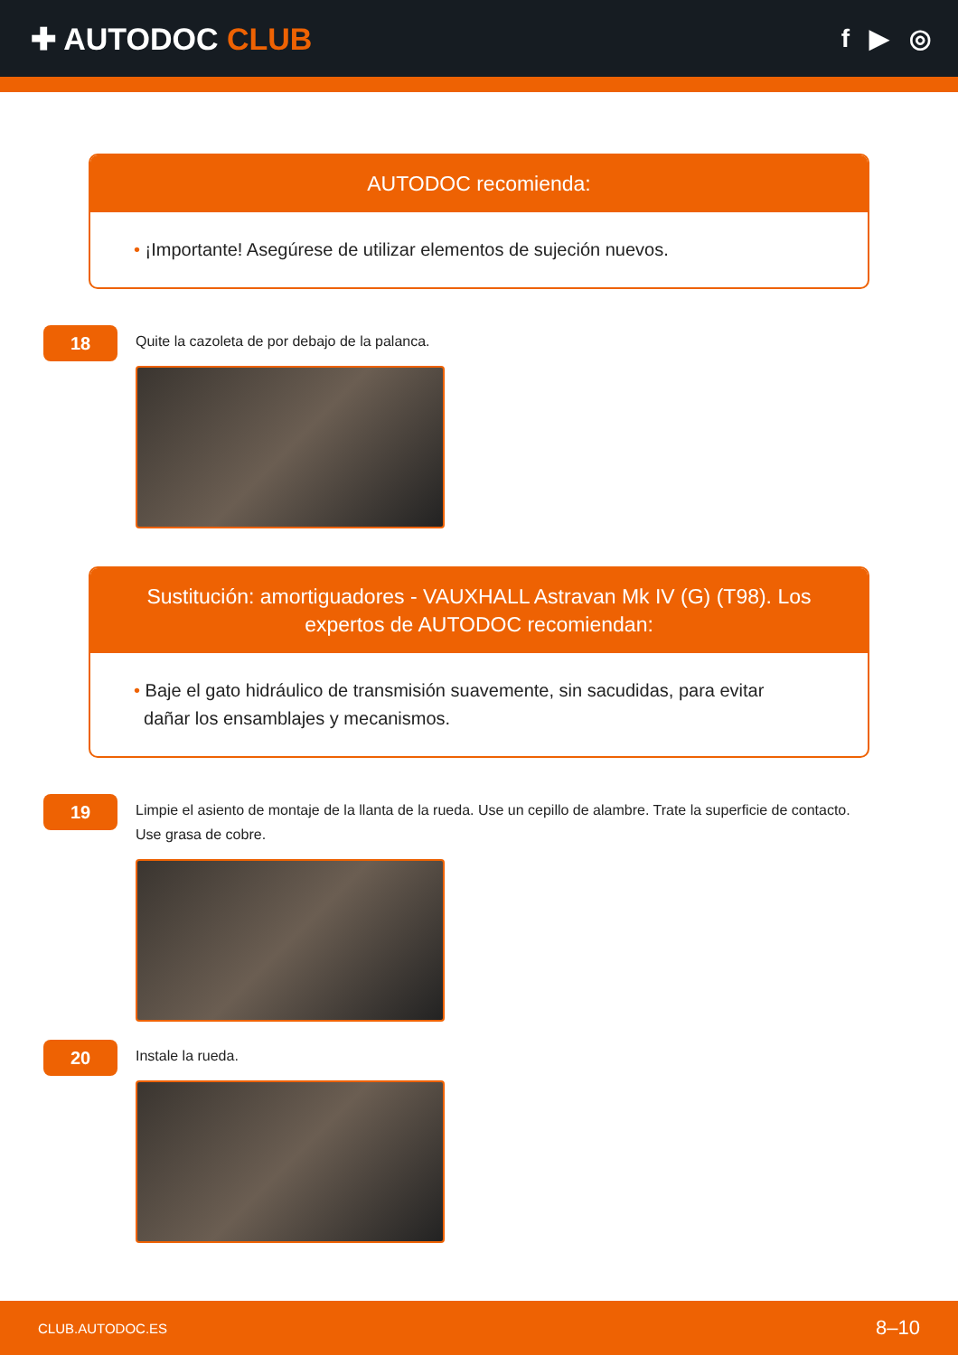✚ AUTODOC CLUB
f ▶ ◎
AUTODOC recomienda:
• ¡Importante! Asegúrese de utilizar elementos de sujeción nuevos.
18
Quite la cazoleta de por debajo de la palanca.
Sustitución: amortiguadores - VAUXHALL Astravan Mk IV (G) (T98). Los expertos de AUTODOC recomiendan:
• Baje el gato hidráulico de transmisión suavemente, sin sacudidas, para evitar
dañar los ensamblajes y mecanismos.
19
Limpie el asiento de montaje de la llanta de la rueda. Use un cepillo de alambre. Trate la superficie de contacto.
Use grasa de cobre.
20
Instale la rueda.
CLUB.AUTODOC.ES 8–10